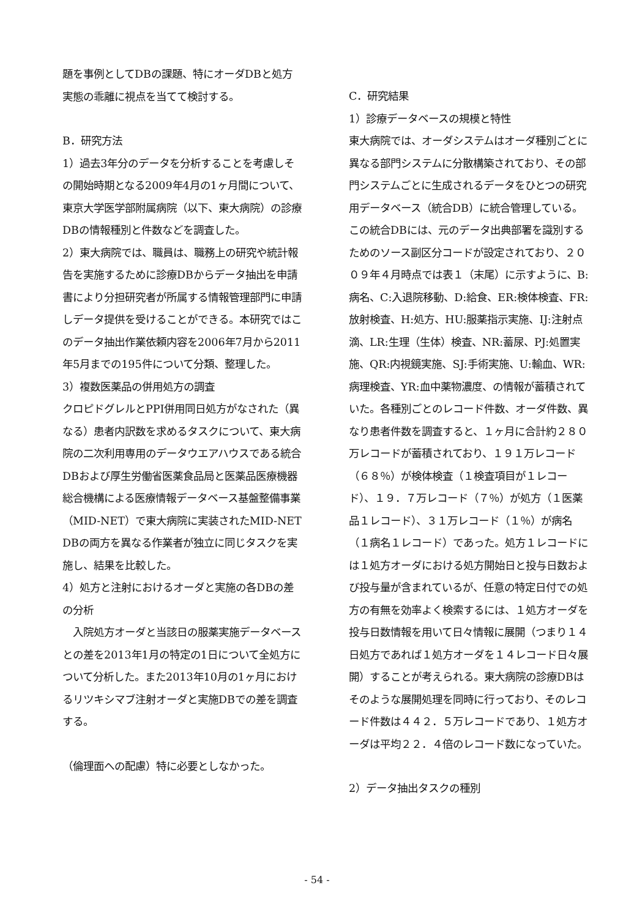題を事例としてDBの課題、特にオーダDBと処方実態の乖離に視点を当てて検討する。
B．研究方法
1）過去3年分のデータを分析することを考慮しその開始時期となる2009年4月の1ヶ月間について、東京大学医学部附属病院（以下、東大病院）の診療DBの情報種別と件数などを調査した。
2）東大病院では、職員は、職務上の研究や統計報告を実施するために診療DBからデータ抽出を申請書により分担研究者が所属する情報管理部門に申請しデータ提供を受けることができる。本研究ではこのデータ抽出作業依頼内容を2006年7月から2011年5月までの195件について分類、整理した。
3）複数医薬品の併用処方の調査
クロピドグレルとPPI併用同日処方がなされた（異なる）患者内訳数を求めるタスクについて、東大病院の二次利用専用のデータウエアハウスである統合DBおよび厚生労働省医薬食品局と医薬品医療機器総合機構による医療情報データベース基盤整備事業（MID-NET）で東大病院に実装されたMID-NET DBの両方を異なる作業者が独立に同じタスクを実施し、結果を比較した。
4）処方と注射におけるオーダと実施の各DBの差の分析
　入院処方オーダと当該日の服薬実施データベースとの差を2013年1月の特定の1日について全処方について分析した。また2013年10月の1ヶ月におけるリツキシマブ注射オーダと実施DBでの差を調査する。
（倫理面への配慮）特に必要としなかった。
C．研究結果
1）診療データベースの規模と特性
東大病院では、オーダシステムはオーダ種別ごとに異なる部門システムに分散構築されており、その部門システムごとに生成されるデータをひとつの研究用データベース（統合DB）に統合管理している。この統合DBには、元のデータ出典部署を識別するためのソース副区分コードが設定されており、２００９年４月時点では表１（末尾）に示すように、B:病名、C:入退院移動、D:給食、ER:検体検査、FR:放射検査、H:処方、HU:服薬指示実施、IJ:注射点滴、LR:生理（生体）検査、NR:蓄尿、PJ:処置実施、QR:内視鏡実施、SJ:手術実施、U:輸血、WR:病理検査、YR:血中薬物濃度、の情報が蓄積されていた。各種別ごとのレコード件数、オーダ件数、異なり患者件数を調査すると、１ヶ月に合計約２８０万レコードが蓄積されており、１９１万レコード（６８％）が検体検査（１検査項目が１レコード）、１９．７万レコード（７％）が処方（１医薬品１レコード）、３１万レコード（１％）が病名（１病名１レコード）であった。処方１レコードには１処方オーダにおける処方開始日と投与日数および投与量が含まれているが、任意の特定日付での処方の有無を効率よく検索するには、１処方オーダを投与日数情報を用いて日々情報に展開（つまり１４日処方であれば１処方オーダを１４レコード日々展開）することが考えられる。東大病院の診療DBはそのような展開処理を同時に行っており、そのレコード件数は４４２．５万レコードであり、１処方オーダは平均２２．４倍のレコード数になっていた。
2）データ抽出タスクの種別
- 54 -